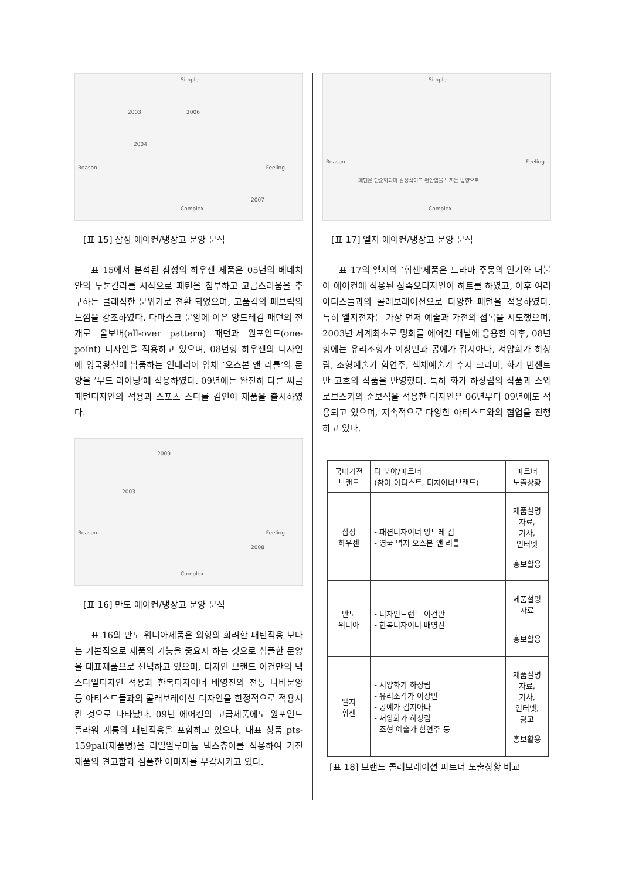Simple
Reason Feeling
Complex
2003 2006
2004
2007
[표 15] 삼성 에어컨/냉장고 문양 분석
표 15에서 분석된 삼성의 하우젠 제품은 05년의 베네치안의 투톤칼라를 시작으로 패턴을 첨부하고 고급스러움을 추구하는 클래식한 분위기로 전환 되었으며, 고품격의 페브릭의 느낌을 강조하였다. 다마스크 문양에 이은 앙드레김 패턴의 전개로 올보버(all-over pattern) 패턴과 원포인트(one-point) 디자인을 적용하고 있으며, 08년형 하우젠의 디자인에 영국왕실에 납품하는 인테리어 업체 ’오스본 앤 리틀’의 문양을 ’무드 라이팅’에 적용하였다. 09년에는 완전히 다른 써클패턴디자인의 적용과 스포츠 스타를 김연아 제품을 출시하였다.
Reason Feeling
Complex
2009
2003
2008
[표 16] 만도 에어컨/냉장고 문양 분석
표 16의 만도 위니아제품은 외형의 화려한 패턴적용 보다는 기본적으로 제품의 기능을 중요시 하는 것으로 심플한 문양을 대표제품으로 선택하고 있으며, 디자인 브랜드 이건만의 텍스타일디자인 적용과 한복디자이너 배영진의 전통 나비문양 등 아티스트들과의 콜래보레이션 디자인을 한정적으로 적용시킨 것으로 나타났다. 09년 에어컨의 고급제품에도 원포인트 플라워 계통의 패턴적용을 포함하고 있으나, 대표 상품 pts-159pal(제품명)을 리얼알루미늄 텍스츄어를 적용하여 가전제품의 견고함과 심플한 이미지를 부각시키고 있다.
Simple
Reason Feeling
Complex
패턴은 단순화되며 감성적이고 편안함을 느끼는 방향으로
[표 17] 엘지 에어컨/냉장고 문양 분석
표 17의 엘지의 ’휘센’제품은 드라마 주몽의 인기와 더불어 에어컨에 적용된 삼족오디자인이 히트를 하였고, 이후 여러 아티스들과의 콜래보레이션으로 다양한 패턴을 적용하였다. 특히 엘지전자는 가장 먼저 예술과 가전의 접목을 시도했으며, 2003년 세계최초로 명화를 에어컨 패널에 응용한 이후, 08년형에는 유리조형가 이상민과 공예가 김지아나, 서양화가 하상림, 조형예술가 함연주, 색채예술가 수지 크라머, 화가 빈센트 반 고흐의 작품을 반영했다. 특히 화가 하상림의 작품과 스와로브스키의 준보석을 적용한 디자인은 06년부터 09년에도 적용되고 있으며, 지속적으로 다양한 아티스트와의 협업을 진행하고 있다.
| 국내가전 브랜드 | 타 분야/파트너 (참여 아티스트, 디자이너브랜드) | 파트너 노출상황 |
| 삼성 하우젠 | - 패션디자이너 앙드레 김 - 영국 벽지 오스본 앤 리틀 | 제품설명 자료, 기사, 인터넷 홍보활용 |
| 만도 위니아 | - 디자인브랜드 이건만 - 한복디자이너 배영진 | 제품설명 자료 홍보활용 |
| 엘지 휘센 | - 서양화가 하상림 - 유리조각가 이상민 - 공예가 김지아나 - 서양화가 하상림 - 조형 예술가 함연주 등 | 제품설명 자료, 기사, 인터넷, 광고 홍보활용 |
[표 18] 브랜드 콜래보레이션 파트너 노출상황 비교